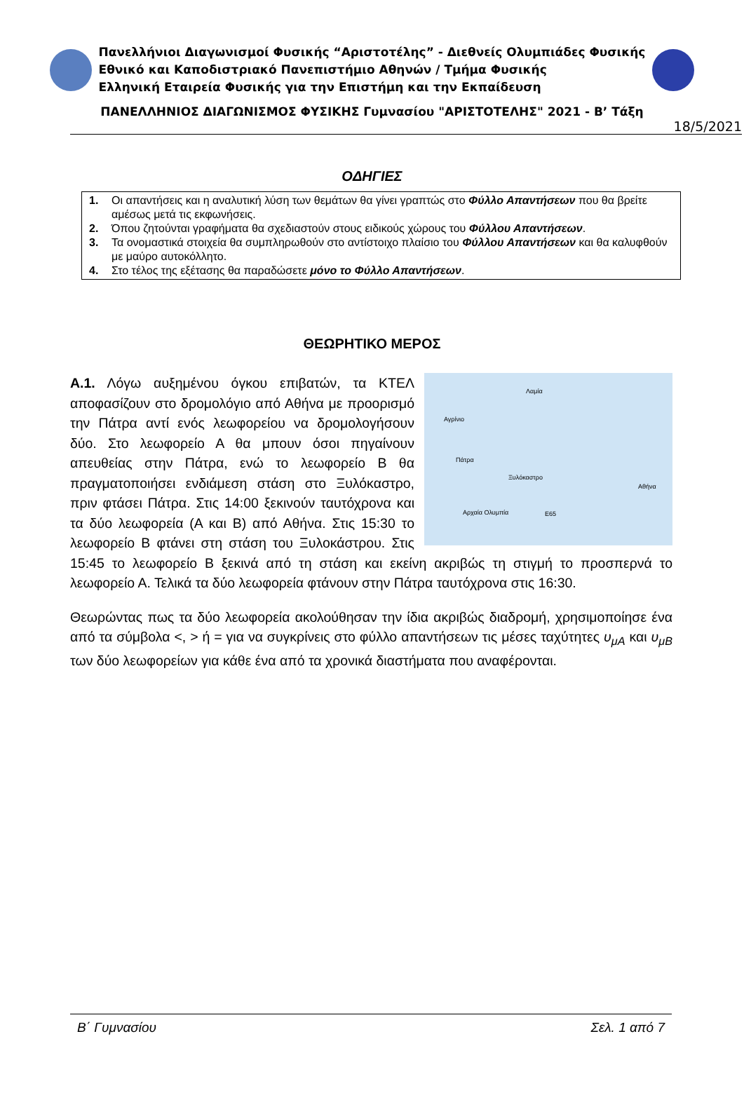Πανελλήνιοι Διαγωνισμοί Φυσικής “Αριστοτέλης” - Διεθνείς Ολυμπιάδες Φυσικής
Εθνικό και Καποδιστριακό Πανεπιστήμιο Αθηνών / Τμήμα Φυσικής
Ελληνική Εταιρεία Φυσικής για την Επιστήμη και την Εκπαίδευση
ΠΑΝΕΛΛΗΝΙΟΣ ΔΙΑΓΩΝΙΣΜΟΣ ΦΥΣΙΚΗΣ Γυμνασίου "ΑΡΙΣΤΟΤΕΛΗΣ" 2021 - Β’ Τάξη
18/5/2021
ΟΔΗΓΙΕΣ
1. Οι απαντήσεις και η αναλυτική λύση των θεμάτων θα γίνει γραπτώς στο Φύλλο Απαντήσεων που θα βρείτε αμέσως μετά τις εκφωνήσεις.
2. Όπου ζητούνται γραφήματα θα σχεδιαστούν στους ειδικούς χώρους του Φύλλου Απαντήσεων.
3. Τα ονομαστικά στοιχεία θα συμπληρωθούν στο αντίστοιχο πλαίσιο του Φύλλου Απαντήσεων και θα καλυφθούν με μαύρο αυτοκόλλητο.
4. Στο τέλος της εξέτασης θα παραδώσετε μόνο το Φύλλο Απαντήσεων.
ΘΕΩΡΗΤΙΚΟ ΜΕΡΟΣ
Λαμία
Αγρίνιο
Πάτρα
Ξυλόκαστρο
Αθήνα
Αρχαία Ολυμπία E65
Α.1. Λόγω αυξημένου όγκου επιβατών, τα ΚΤΕΛ αποφασίζουν στο δρομολόγιο από Αθήνα με προορισμό την Πάτρα αντί ενός λεωφορείου να δρομολογήσουν δύο. Στο λεωφορείο Α θα μπουν όσοι πηγαίνουν απευθείας στην Πάτρα, ενώ το λεωφορείο Β θα πραγματοποιήσει ενδιάμεση στάση στο Ξυλόκαστρο, πριν φτάσει Πάτρα. Στις 14:00 ξεκινούν ταυτόχρονα και τα δύο λεωφορεία (Α και Β) από Αθήνα. Στις 15:30 το λεωφορείο Β φτάνει στη στάση του Ξυλοκάστρου. Στις 15:45 το λεωφορείο Β ξεκινά από τη στάση και εκείνη ακριβώς τη στιγμή το προσπερνά το λεωφορείο Α. Τελικά τα δύο λεωφορεία φτάνουν στην Πάτρα ταυτόχρονα στις 16:30.
Θεωρώντας πως τα δύο λεωφορεία ακολούθησαν την ίδια ακριβώς διαδρομή, χρησιμοποίησε ένα από τα σύμβολα <, > ή = για να συγκρίνεις στο φύλλο απαντήσεων τις μέσες ταχύτητες υ<sub>μA</sub> και υ<sub>μB</sub> των δύο λεωφορείων για κάθε ένα από τα χρονικά διαστήματα που αναφέρονται.
Β΄ Γυμνασίου Σελ. 1 από 7